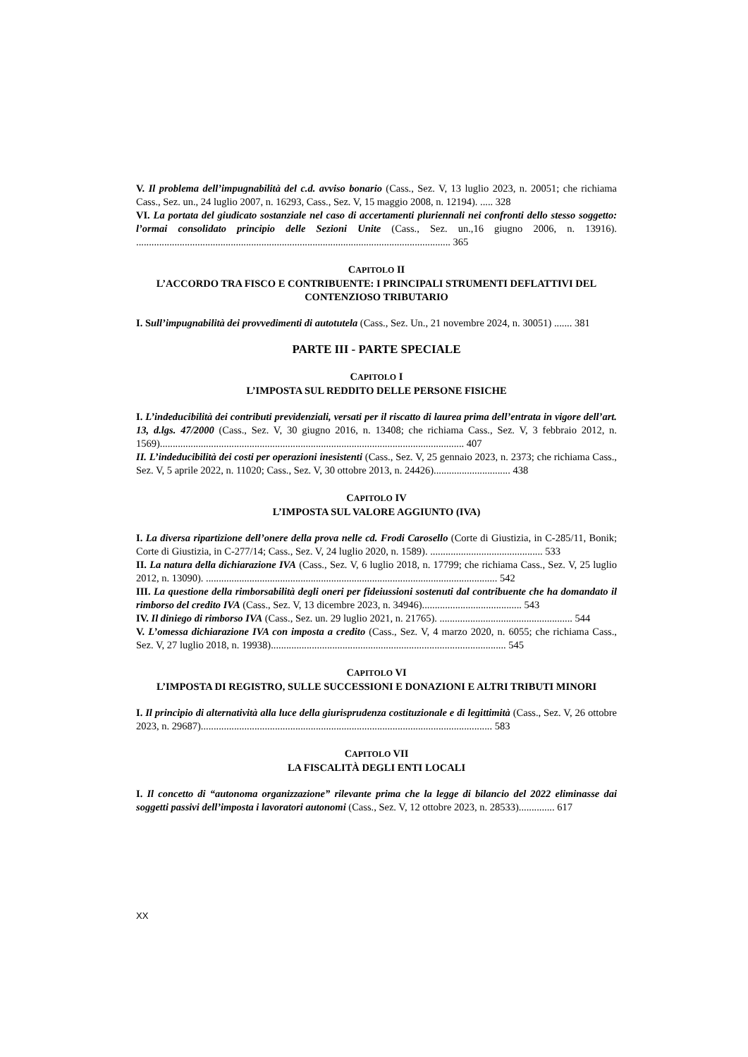V. Il problema dell’impugnabilità del c.d. avviso bonario (Cass., Sez. V, 13 luglio 2023, n. 20051; che richiama Cass., Sez. un., 24 luglio 2007, n. 16293, Cass., Sez. V, 15 maggio 2008, n. 12194). ..... 328
VI. La portata del giudicato sostanziale nel caso di accertamenti pluriennali nei confronti dello stesso soggetto: l’ormai consolidato principio delle Sezioni Unite (Cass., Sez. un.,16 giugno 2006, n. 13916). ........................................................................................................................... 365
CAPITOLO II
L’ACCORDO TRA FISCO E CONTRIBUENTE: I PRINCIPALI STRUMENTI DEFLATTIVI DEL CONTENZIOSO TRIBUTARIO
I. Sull’impugnabilità dei provvedimenti di autotutela (Cass., Sez. Un., 21 novembre 2024, n. 30051) ....... 381
PARTE III - PARTE SPECIALE
CAPITOLO I
L’IMPOSTA SUL REDDITO DELLE PERSONE FISICHE
I. L’indeducibilità dei contributi previdenziali, versati per il riscatto di laurea prima dell’entrata in vigore dell’art. 13, d.lgs. 47/2000 (Cass., Sez. V, 30 giugno 2016, n. 13408; che richiama Cass., Sez. V, 3 febbraio 2012, n. 1569)....................................................................................................................... 407
II. L’indeducibilità dei costi per operazioni inesistenti (Cass., Sez. V, 25 gennaio 2023, n. 2373; che richiama Cass., Sez. V, 5 aprile 2022, n. 11020; Cass., Sez. V, 30 ottobre 2013, n. 24426).............................. 438
CAPITOLO IV
L’IMPOSTA SUL VALORE AGGIUNTO (IVA)
I. La diversa ripartizione dell’onere della prova nelle cd. Frodi Carosello (Corte di Giustizia, in C-285/11, Bonik; Corte di Giustizia, in C-277/14; Cass., Sez. V, 24 luglio 2020, n. 1589). ............................................ 533
II. La natura della dichiarazione IVA (Cass., Sez. V, 6 luglio 2018, n. 17799; che richiama Cass., Sez. V, 25 luglio 2012, n. 13090). .................................................................................................................. 542
III. La questione della rimborsabilità degli oneri per fideiussioni sostenuti dal contribuente che ha domandato il rimborso del credito IVA (Cass., Sez. V, 13 dicembre 2023, n. 34946)....................................... 543
IV. Il diniego di rimborso IVA (Cass., Sez. un. 29 luglio 2021, n. 21765). .................................................... 544
V. L’omessa dichiarazione IVA con imposta a credito (Cass., Sez. V, 4 marzo 2020, n. 6055; che richiama Cass., Sez. V, 27 luglio 2018, n. 19938)............................................................................................ 545
CAPITOLO VI
L’IMPOSTA DI REGISTRO, SULLE SUCCESSIONI E DONAZIONI E ALTRI TRIBUTI MINORI
I. Il principio di alternatività alla luce della giurisprudenza costituzionale e di legittimità (Cass., Sez. V, 26 ottobre 2023, n. 29687).................................................................................................................. 583
CAPITOLO VII
LA FISCALITÀ DEGLI ENTI LOCALI
I. Il concetto di “autonoma organizzazione” rilevante prima che la legge di bilancio del 2022 eliminasse dai soggetti passivi dell’imposta i lavoratori autonomi (Cass., Sez. V, 12 ottobre 2023, n. 28533).............. 617
XX